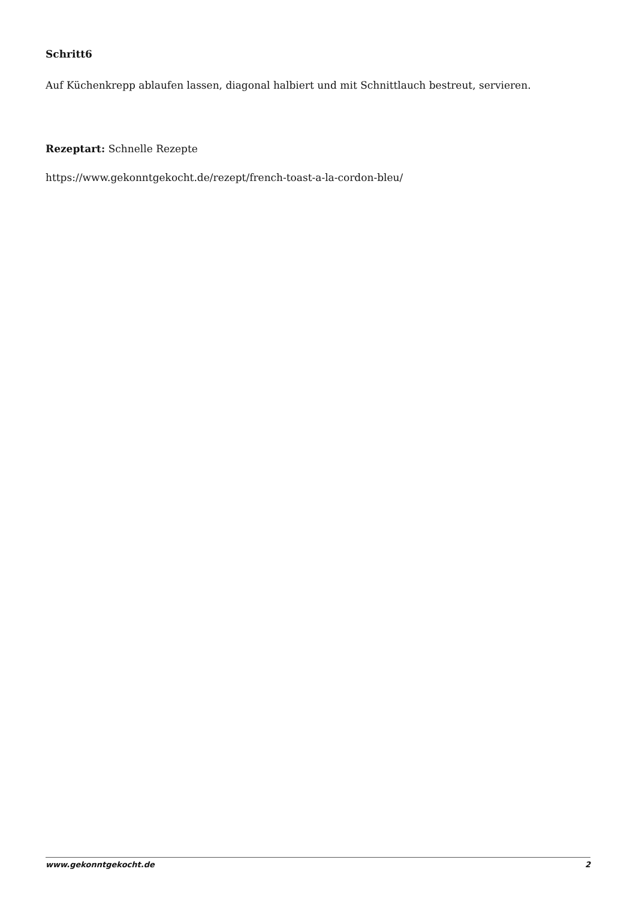Schritt6
Auf Küchenkrepp ablaufen lassen, diagonal halbiert und mit Schnittlauch bestreut, servieren.
Rezeptart: Schnelle Rezepte
https://www.gekonntgekocht.de/rezept/french-toast-a-la-cordon-bleu/
www.gekonntgekocht.de 2